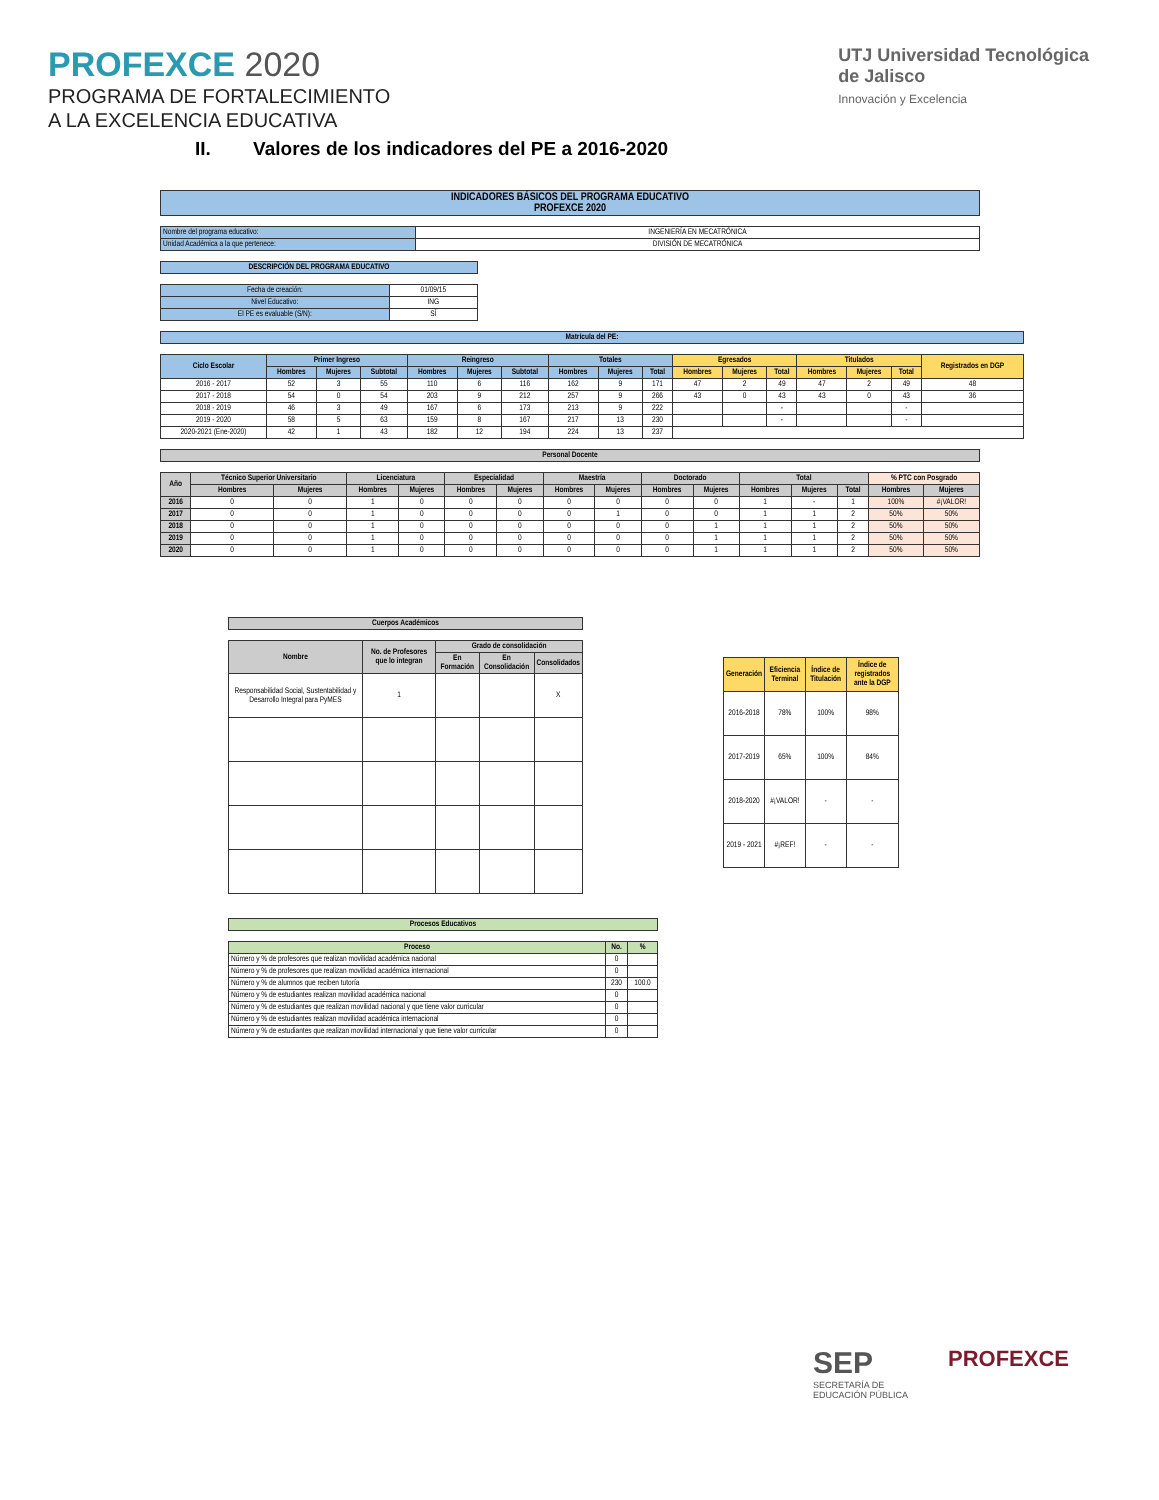PROFEXCE 2020
PROGRAMA DE FORTALECIMIENTO
A LA EXCELENCIA EDUCATIVA
UTJ Universidad Tecnológica
de Jalisco
Innovación y Excelencia
II. Valores de los indicadores del PE a 2016-2020
| INDICADORES BÁSICOS DEL PROGRAMA EDUCATIVO PROFEXCE 2020 |
| --- |
| Nombre del programa educativo: | INGENIERÍA EN MECATRÓNICA |
| Unidad Académica a la que pertenece: | DIVISIÓN DE MECATRÓNICA |
| DESCRIPCIÓN DEL PROGRAMA EDUCATIVO |
| --- |
| Fecha de creación: | 01/09/15 |
| Nivel Educativo: | ING |
| El PE es evaluable (S/N): | SÍ |
| Matrícula del PE: |
| --- |
| Ciclo Escolar | Primer Ingreso | | | Reingreso | | | Totales | | | Egresados | | | Titulados | | | Registrados en DGP |
| --- | --- | --- | --- | --- | --- | --- | --- | --- | --- | --- | --- | --- | --- | --- | --- | --- |
| | Hombres | Mujeres | Subtotal | Hombres | Mujeres | Subtotal | Hombres | Mujeres | Total | Hombres | Mujeres | Total | Hombres | Mujeres | Total | |
| 2016 - 2017 | 52 | 3 | 55 | 110 | 6 | 116 | 162 | 9 | 171 | 47 | 2 | 49 | 47 | 2 | 49 | 48 |
| 2017 - 2018 | 54 | 0 | 54 | 203 | 9 | 212 | 257 | 9 | 266 | 43 | 0 | 43 | 43 | 0 | 43 | 36 |
| 2018 - 2019 | 46 | 3 | 49 | 167 | 6 | 173 | 213 | 9 | 222 | | | - | | | - | |
| 2019 - 2020 | 58 | 5 | 63 | 159 | 8 | 167 | 217 | 13 | 230 | | | - | | | - | |
| 2020-2021 (Ene-2020) | 42 | 1 | 43 | 182 | 12 | 194 | 224 | 13 | 237 | | | | | | | |
| Personal Docente |
| --- |
| Año | Técnico Superior Universitario | | Licenciatura | | Especialidad | | Maestría | | Doctorado | | Total | | | % PTC con Posgrado | |
| --- | --- | --- | --- | --- | --- | --- | --- | --- | --- | --- | --- | --- | --- | --- | --- |
| | Hombres | Mujeres | Hombres | Mujeres | Hombres | Mujeres | Hombres | Mujeres | Hombres | Mujeres | Hombres | Mujeres | Total | Hombres | Mujeres |
| 2016 | 0 | 0 | 1 | 0 | 0 | 0 | 0 | 0 | 0 | 0 | 1 | - | 1 | 100% | #¡VALOR! |
| 2017 | 0 | 0 | 1 | 0 | 0 | 0 | 0 | 1 | 0 | 0 | 1 | 1 | 2 | 50% | 50% |
| 2018 | 0 | 0 | 1 | 0 | 0 | 0 | 0 | 0 | 0 | 1 | 1 | 1 | 2 | 50% | 50% |
| 2019 | 0 | 0 | 1 | 0 | 0 | 0 | 0 | 0 | 0 | 1 | 1 | 1 | 2 | 50% | 50% |
| 2020 | 0 | 0 | 1 | 0 | 0 | 0 | 0 | 0 | 0 | 1 | 1 | 1 | 2 | 50% | 50% |
| Cuerpos Académicos |
| --- |
| Nombre | No. de Profesores que lo integran | Grado de consolidación | | |
| --- | --- | --- | --- | --- |
| | | En Formación | En Consolidación | Consolidados |
| Responsabilidad Social, Sustentabilidad y Desarrollo Integral para PyMES | 1 | | | X |
| Generación | Eficiencia Terminal | Índice de Titulación | Índice de registrados ante la DGP |
| --- | --- | --- | --- |
| 2016-2018 | 78% | 100% | 98% |
| 2017-2019 | 65% | 100% | 84% |
| 2018-2020 | #¡VALOR! | - | - |
| 2019 - 2021 | #¡REF! | - | - |
| Procesos Educativos |
| --- |
| Proceso | No. | % |
| --- | --- | --- |
| Número y % de profesores que realizan movilidad académica nacional | 0 | |
| Número y % de profesores que realizan movilidad académica internacional | 0 | |
| Número y % de alumnos que reciben tutoría | 230 | 100.0 |
| Número y % de estudiantes realizan movilidad académica nacional | 0 | |
| Número y % de estudiantes que realizan movilidad nacional y que tiene valor curricular | 0 | |
| Número y % de estudiantes realizan movilidad académica internacional | 0 | |
| Número y % de estudiantes que realizan movilidad internacional y que tiene valor curricular | 0 | |
SEP
SECRETARÍA DE
EDUCACIÓN PÚBLICA
PROFEXCE